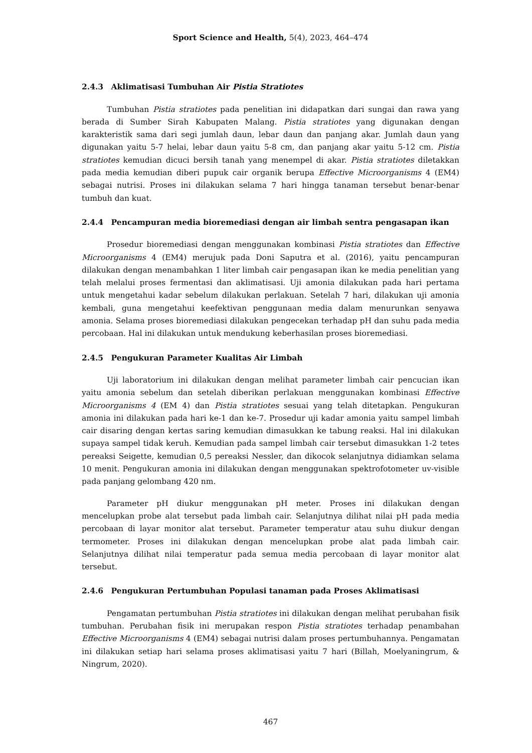Sport Science and Health, 5(4), 2023, 464–474
2.4.3 Aklimatisasi Tumbuhan Air Pistia Stratiotes
Tumbuhan Pistia stratiotes pada penelitian ini didapatkan dari sungai dan rawa yang berada di Sumber Sirah Kabupaten Malang. Pistia stratiotes yang digunakan dengan karakteristik sama dari segi jumlah daun, lebar daun dan panjang akar. Jumlah daun yang digunakan yaitu 5-7 helai, lebar daun yaitu 5-8 cm, dan panjang akar yaitu 5-12 cm. Pistia stratiotes kemudian dicuci bersih tanah yang menempel di akar. Pistia stratiotes diletakkan pada media kemudian diberi pupuk cair organik berupa Effective Microorganisms 4 (EM4) sebagai nutrisi. Proses ini dilakukan selama 7 hari hingga tanaman tersebut benar-benar tumbuh dan kuat.
2.4.4 Pencampuran media bioremediasi dengan air limbah sentra pengasapan ikan
Prosedur bioremediasi dengan menggunakan kombinasi Pistia stratiotes dan Effective Microorganisms 4 (EM4) merujuk pada Doni Saputra et al. (2016), yaitu pencampuran dilakukan dengan menambahkan 1 liter limbah cair pengasapan ikan ke media penelitian yang telah melalui proses fermentasi dan aklimatisasi. Uji amonia dilakukan pada hari pertama untuk mengetahui kadar sebelum dilakukan perlakuan. Setelah 7 hari, dilakukan uji amonia kembali, guna mengetahui keefektivan penggunaan media dalam menurunkan senyawa amonia. Selama proses bioremediasi dilakukan pengecekan terhadap pH dan suhu pada media percobaan. Hal ini dilakukan untuk mendukung keberhasilan proses bioremediasi.
2.4.5 Pengukuran Parameter Kualitas Air Limbah
Uji laboratorium ini dilakukan dengan melihat parameter limbah cair pencucian ikan yaitu amonia sebelum dan setelah diberikan perlakuan menggunakan kombinasi Effective Microorganisms 4 (EM 4) dan Pistia stratiotes sesuai yang telah ditetapkan. Pengukuran amonia ini dilakukan pada hari ke-1 dan ke-7. Prosedur uji kadar amonia yaitu sampel limbah cair disaring dengan kertas saring kemudian dimasukkan ke tabung reaksi. Hal ini dilakukan supaya sampel tidak keruh. Kemudian pada sampel limbah cair tersebut dimasukkan 1-2 tetes pereaksi Seigette, kemudian 0,5 pereaksi Nessler, dan dikocok selanjutnya didiamkan selama 10 menit. Pengukuran amonia ini dilakukan dengan menggunakan spektrofotometer uv-visible pada panjang gelombang 420 nm.
Parameter pH diukur menggunakan pH meter. Proses ini dilakukan dengan mencelupkan probe alat tersebut pada limbah cair. Selanjutnya dilihat nilai pH pada media percobaan di layar monitor alat tersebut. Parameter temperatur atau suhu diukur dengan termometer. Proses ini dilakukan dengan mencelupkan probe alat pada limbah cair. Selanjutnya dilihat nilai temperatur pada semua media percobaan di layar monitor alat tersebut.
2.4.6 Pengukuran Pertumbuhan Populasi tanaman pada Proses Aklimatisasi
Pengamatan pertumbuhan Pistia stratiotes ini dilakukan dengan melihat perubahan fisik tumbuhan. Perubahan fisik ini merupakan respon Pistia stratiotes terhadap penambahan Effective Microorganisms 4 (EM4) sebagai nutrisi dalam proses pertumbuhannya. Pengamatan ini dilakukan setiap hari selama proses aklimatisasi yaitu 7 hari (Billah, Moelyaningrum, & Ningrum, 2020).
467